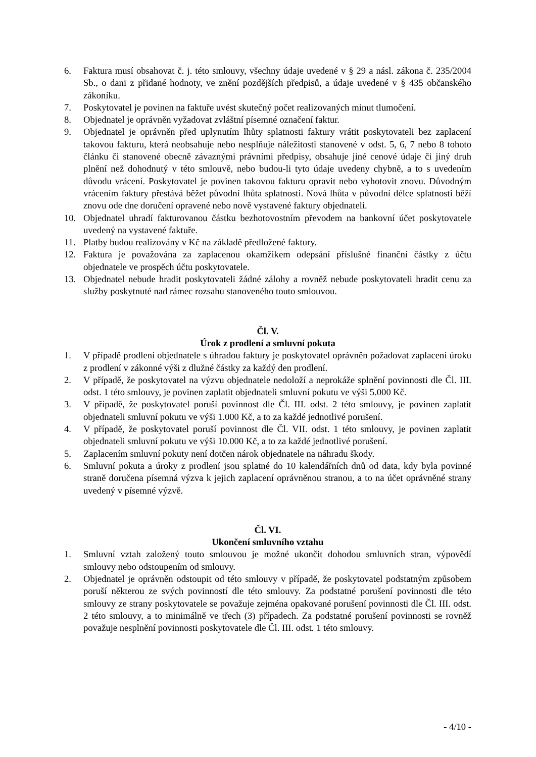6. Faktura musí obsahovat č. j. této smlouvy, všechny údaje uvedené v § 29 a násl. zákona č. 235/2004 Sb., o dani z přidané hodnoty, ve znění pozdějších předpisů, a údaje uvedené v § 435 občanského zákoníku.
7. Poskytovatel je povinen na faktuře uvést skutečný počet realizovaných minut tlumočení.
8. Objednatel je oprávněn vyžadovat zvláštní písemné označení faktur.
9. Objednatel je oprávněn před uplynutím lhůty splatnosti faktury vrátit poskytovateli bez zaplacení takovou fakturu, která neobsahuje nebo nesplňuje náležitosti stanovené v odst. 5, 6, 7 nebo 8 tohoto článku či stanovené obecně závaznými právními předpisy, obsahuje jiné cenové údaje či jiný druh plnění než dohodnutý v této smlouvě, nebo budou-li tyto údaje uvedeny chybně, a to s uvedením důvodu vrácení. Poskytovatel je povinen takovou fakturu opravit nebo vyhotovit znovu. Důvodným vrácením faktury přestává běžet původní lhůta splatnosti. Nová lhůta v původní délce splatnosti běží znovu ode dne doručení opravené nebo nově vystavené faktury objednateli.
10. Objednatel uhradí fakturovanou částku bezhotovostním převodem na bankovní účet poskytovatele uvedený na vystavené faktuře.
11. Platby budou realizovány v Kč na základě předložené faktury.
12. Faktura je považována za zaplacenou okamžikem odepsání příslušné finanční částky z účtu objednatele ve prospěch účtu poskytovatele.
13. Objednatel nebude hradit poskytovateli žádné zálohy a rovněž nebude poskytovateli hradit cenu za služby poskytnuté nad rámec rozsahu stanoveného touto smlouvou.
Čl. V.
Úrok z prodlení a smluvní pokuta
1. V případě prodlení objednatele s úhradou faktury je poskytovatel oprávněn požadovat zaplacení úroku z prodlení v zákonné výši z dlužné částky za každý den prodlení.
2. V případě, že poskytovatel na výzvu objednatele nedoloží a neprokáže splnění povinnosti dle Čl. III. odst. 1 této smlouvy, je povinen zaplatit objednateli smluvní pokutu ve výši 5.000 Kč.
3. V případě, že poskytovatel poruší povinnost dle Čl. III. odst. 2 této smlouvy, je povinen zaplatit objednateli smluvní pokutu ve výši 1.000 Kč, a to za každé jednotlivé porušení.
4. V případě, že poskytovatel poruší povinnost dle Čl. VII. odst. 1 této smlouvy, je povinen zaplatit objednateli smluvní pokutu ve výši 10.000 Kč, a to za každé jednotlivé porušení.
5. Zaplacením smluvní pokuty není dotčen nárok objednatele na náhradu škody.
6. Smluvní pokuta a úroky z prodlení jsou splatné do 10 kalendářních dnů od data, kdy byla povinné straně doručena písemná výzva k jejich zaplacení oprávněnou stranou, a to na účet oprávněné strany uvedený v písemné výzvě.
Čl. VI.
Ukončení smluvního vztahu
1. Smluvní vztah založený touto smlouvou je možné ukončit dohodou smluvních stran, výpovědí smlouvy nebo odstoupením od smlouvy.
2. Objednatel je oprávněn odstoupit od této smlouvy v případě, že poskytovatel podstatným způsobem poruší některou ze svých povinností dle této smlouvy. Za podstatné porušení povinnosti dle této smlouvy ze strany poskytovatele se považuje zejména opakované porušení povinnosti dle Čl. III. odst. 2 této smlouvy, a to minimálně ve třech (3) případech. Za podstatné porušení povinnosti se rovněž považuje nesplnění povinnosti poskytovatele dle Čl. III. odst. 1 této smlouvy.
- 4/10 -